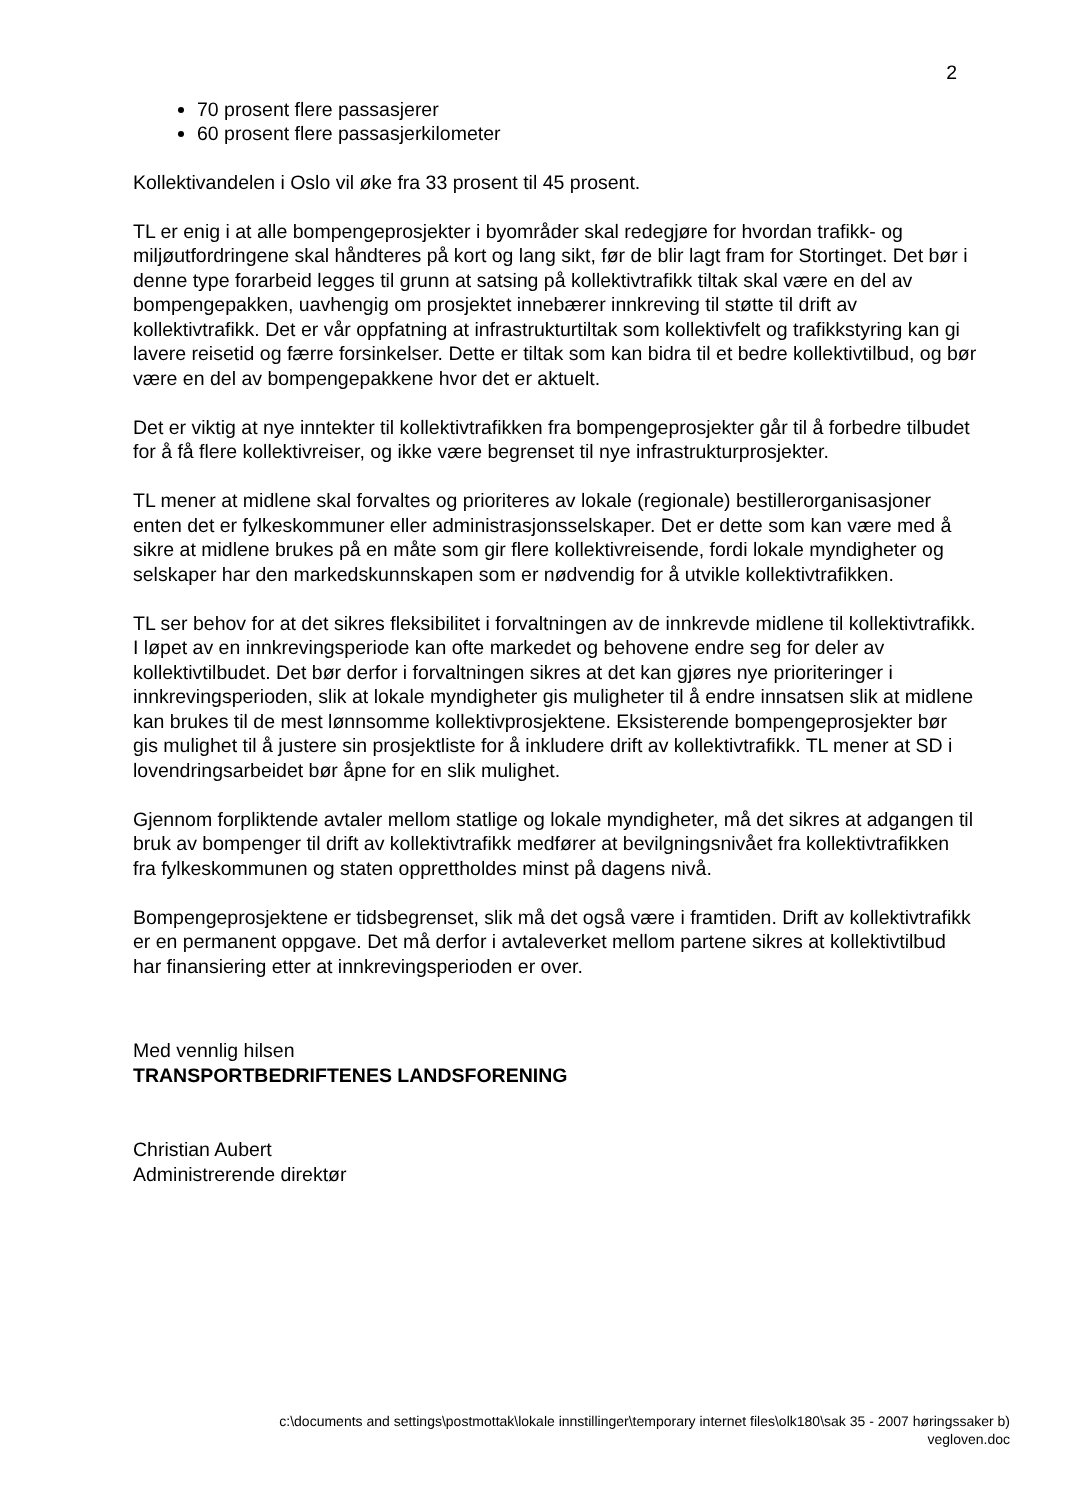2
70 prosent flere passasjerer
60 prosent flere passasjerkilometer
Kollektivandelen i Oslo vil øke fra 33 prosent til 45 prosent.
TL er enig i at alle bompengeprosjekter i byområder skal redegjøre for hvordan trafikk- og miljøutfordringene skal håndteres på kort og lang sikt, før de blir lagt fram for Stortinget. Det bør i denne type forarbeid legges til grunn at satsing på kollektivtrafikk tiltak skal være en del av bompengepakken, uavhengig om prosjektet innebærer innkreving til støtte til drift av kollektivtrafikk. Det er vår oppfatning at infrastrukturtiltak som kollektivfelt og trafikkstyring kan gi lavere reisetid og færre forsinkelser. Dette er tiltak som kan bidra til et bedre kollektivtilbud, og bør være en del av bompengepakkene hvor det er aktuelt.
Det er viktig at nye inntekter til kollektivtrafikken fra bompengeprosjekter går til å forbedre tilbudet for å få flere kollektivreiser, og ikke være begrenset til nye infrastrukturprosjekter.
TL mener at midlene skal forvaltes og prioriteres av lokale (regionale) bestillerorganisasjoner enten det er fylkeskommuner eller administrasjonsselskaper. Det er dette som kan være med å sikre at midlene brukes på en måte som gir flere kollektivreisende, fordi lokale myndigheter og selskaper har den markedskunnskapen som er nødvendig for å utvikle kollektivtrafikken.
TL ser behov for at det sikres fleksibilitet i forvaltningen av de innkrevde midlene til kollektivtrafikk. I løpet av en innkrevingsperiode kan ofte markedet og behovene endre seg for deler av kollektivtilbudet. Det bør derfor i forvaltningen sikres at det kan gjøres nye prioriteringer i innkrevingsperioden, slik at lokale myndigheter gis muligheter til å endre innsatsen slik at midlene kan brukes til de mest lønnsomme kollektivprosjektene. Eksisterende bompengeprosjekter bør gis mulighet til å justere sin prosjektliste for å inkludere drift av kollektivtrafikk. TL mener at SD i lovendringsarbeidet bør åpne for en slik mulighet.
Gjennom forpliktende avtaler mellom statlige og lokale myndigheter, må det sikres at adgangen til bruk av bompenger til drift av kollektivtrafikk medfører at bevilgningsnivået fra kollektivtrafikken fra fylkeskommunen og staten opprettholdes minst på dagens nivå.
Bompengeprosjektene er tidsbegrenset, slik må det også være i framtiden. Drift av kollektivtrafikk er en permanent oppgave. Det må derfor i avtaleverket mellom partene sikres at kollektivtilbud har finansiering etter at innkrevingsperioden er over.
Med vennlig hilsen
TRANSPORTBEDRIFTENES LANDSFORENING
Christian Aubert
Administrerende direktør
c:\documents and settings\postmottak\lokale innstillinger\temporary internet files\olk180\sak 35 - 2007 høringssaker b)
vegloven.doc